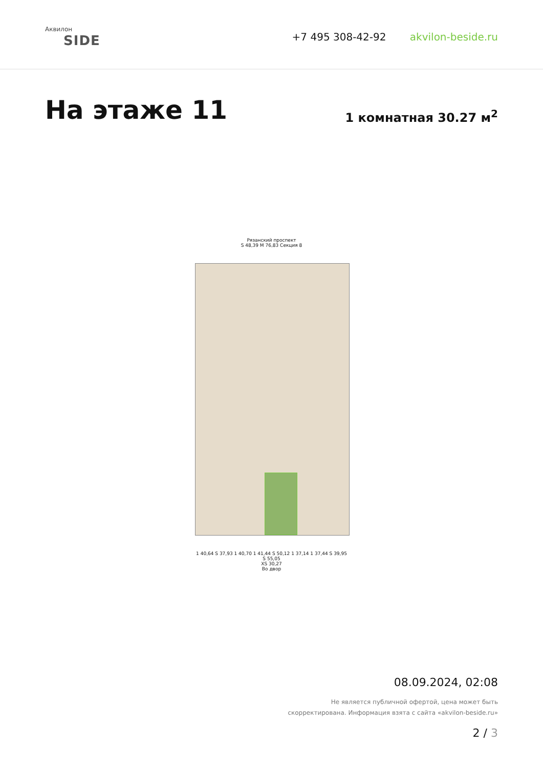Аквилон
SIDE
+7 495 308-42-92 akvilon-beside.ru
На этаже 11
1 комнатная 30.27 м<sup>2</sup>
Рязанский проспект
S 48,39 M 76,83 Секция 8
1 40,64 S 37,93 1 40,70 1 41,44 S 50,12 1 37,14 1 37,44 S 39,95 S 55,05
XS 30,27
Во двор
08.09.2024, 02:08
Не является публичной офертой, цена может быть
скорректирована. Информация взята с сайта «akvilon-beside.ru»
2 / 3